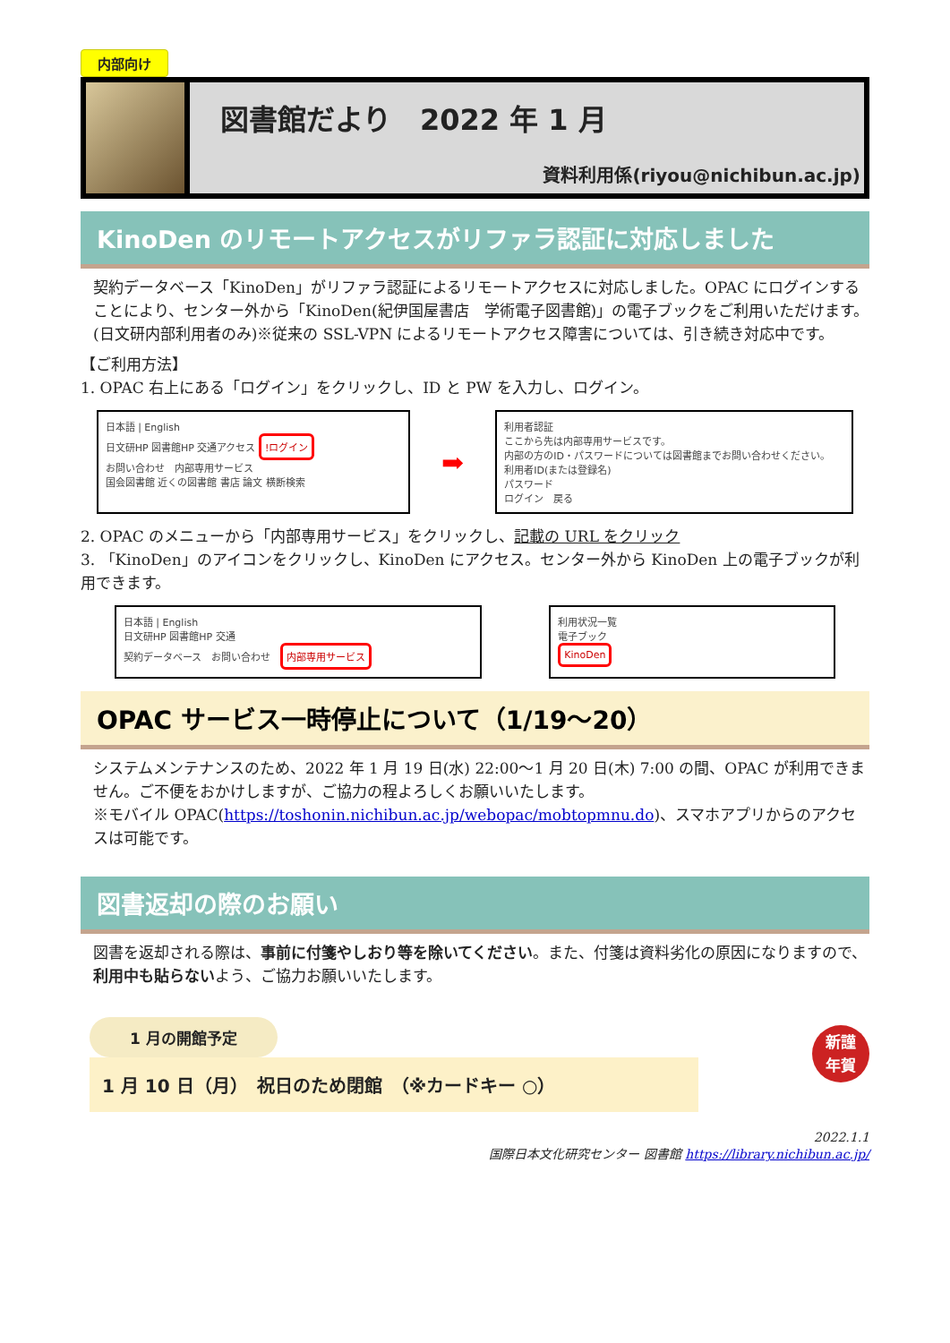内部向け
図書館だより　2022 年 1 月
資料利用係(riyou@nichibun.ac.jp)
KinoDen のリモートアクセスがリファラ認証に対応しました
契約データベース「KinoDen」がリファラ認証によるリモートアクセスに対応しました。OPAC にログインすることにより、センター外から「KinoDen(紀伊国屋書店　学術電子図書館)」の電子ブックをご利用いただけます。(日文研内部利用者のみ)※従来の SSL-VPN によるリモートアクセス障害については、引き続き対応中です。
【ご利用方法】
1. OPAC 右上にある「ログイン」をクリックし、ID と PW を入力し、ログイン。
日本語 | English
日文研HP 図書館HP 交通アクセス !ログイン
お問い合わせ　内部専用サービス
国会図書館 近くの図書館 書店 論文 横断検索
➡
利用者認証
ここから先は内部専用サービスです。
内部の方のID・パスワードについては図書館までお問い合わせください。
利用者ID(または登録名)
パスワード
ログイン　戻る
2. OPAC のメニューから「内部専用サービス」をクリックし、記載の URL をクリック
3. 「KinoDen」のアイコンをクリックし、KinoDen にアクセス。センター外から KinoDen 上の電子ブックが利用できます。
日本語 | English
日文研HP 図書館HP 交通
契約データベース　お問い合わせ　内部専用サービス
利用状況一覧
電子ブック
KinoDen
OPAC サービス一時停止について（1/19～20）
システムメンテナンスのため、2022 年 1 月 19 日(水) 22:00～1 月 20 日(木) 7:00 の間、OPAC が利用できません。ご不便をおかけしますが、ご協力の程よろしくお願いいたします。
※モバイル OPAC(https://toshonin.nichibun.ac.jp/webopac/mobtopmnu.do)、スマホアプリからのアクセスは可能です。
図書返却の際のお願い
図書を返却される際は、事前に付箋やしおり等を除いてください。また、付箋は資料劣化の原因になりますので、利用中も貼らないよう、ご協力お願いいたします。
1 月の開館予定
1 月 10 日（月）　祝日のため閉館　（※カードキー ○）
新謹
年賀
2022.1.1
国際日本文化研究センター 図書館 https://library.nichibun.ac.jp/